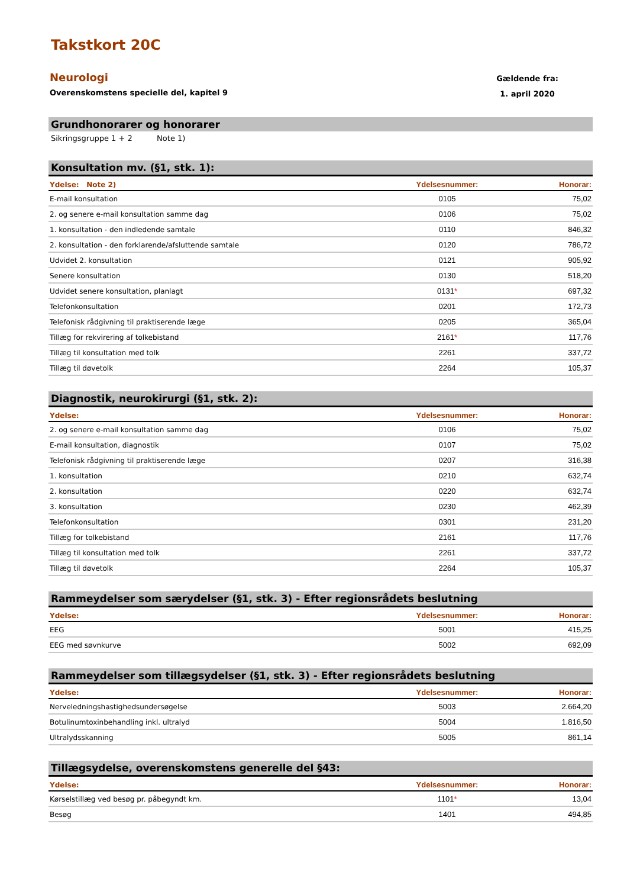Takstkort 20C
Neurologi
Overenskomstens specielle del, kapitel 9
Gældende fra:
1. april 2020
Grundhonorarer og honorarer
Sikringsgruppe 1 + 2 Note 1)
Konsultation mv. (§1, stk. 1):
| Ydelse: Note 2) | Ydelsesnummer: | Honorar: |
| --- | --- | --- |
| E-mail konsultation | 0105 | 75,02 |
| 2. og senere e-mail konsultation samme dag | 0106 | 75,02 |
| 1. konsultation - den indledende samtale | 0110 | 846,32 |
| 2. konsultation - den forklarende/afsluttende samtale | 0120 | 786,72 |
| Udvidet 2. konsultation | 0121 | 905,92 |
| Senere konsultation | 0130 | 518,20 |
| Udvidet senere konsultation, planlagt | 0131 * | 697,32 |
| Telefonkonsultation | 0201 | 172,73 |
| Telefonisk rådgivning til praktiserende læge | 0205 | 365,04 |
| Tillæg for rekvirering af tolkebistand | 2161 * | 117,76 |
| Tillæg til konsultation med tolk | 2261 | 337,72 |
| Tillæg til døvetolk | 2264 | 105,37 |
Diagnostik, neurokirurgi (§1, stk. 2):
| Ydelse: | Ydelsesnummer: | Honorar: |
| --- | --- | --- |
| 2. og senere e-mail konsultation samme dag | 0106 | 75,02 |
| E-mail konsultation, diagnostik | 0107 | 75,02 |
| Telefonisk rådgivning til praktiserende læge | 0207 | 316,38 |
| 1. konsultation | 0210 | 632,74 |
| 2. konsultation | 0220 | 632,74 |
| 3. konsultation | 0230 | 462,39 |
| Telefonkonsultation | 0301 | 231,20 |
| Tillæg for tolkebistand | 2161 | 117,76 |
| Tillæg til konsultation med tolk | 2261 | 337,72 |
| Tillæg til døvetolk | 2264 | 105,37 |
Rammeydelser som særydelser (§1, stk. 3) - Efter regionsrådets beslutning
| Ydelse: | Ydelsesnummer: | Honorar: |
| --- | --- | --- |
| EEG | 5001 | 415,25 |
| EEG med søvnkurve | 5002 | 692,09 |
Rammeydelser som tillægsydelser (§1, stk. 3) - Efter regionsrådets beslutning
| Ydelse: | Ydelsesnummer: | Honorar: |
| --- | --- | --- |
| Nerveledningshastighedsundersøgelse | 5003 | 2.664,20 |
| Botulinumtoxinbehandling inkl. ultralyd | 5004 | 1.816,50 |
| Ultralydsskanning | 5005 | 861,14 |
Tillægsydelse, overenskomstens generelle del §43:
| Ydelse: | Ydelsesnummer: | Honorar: |
| --- | --- | --- |
| Kørselstillæg ved besøg pr. påbegyndt km. | 1101 * | 13,04 |
| Besøg | 1401 | 494,85 |